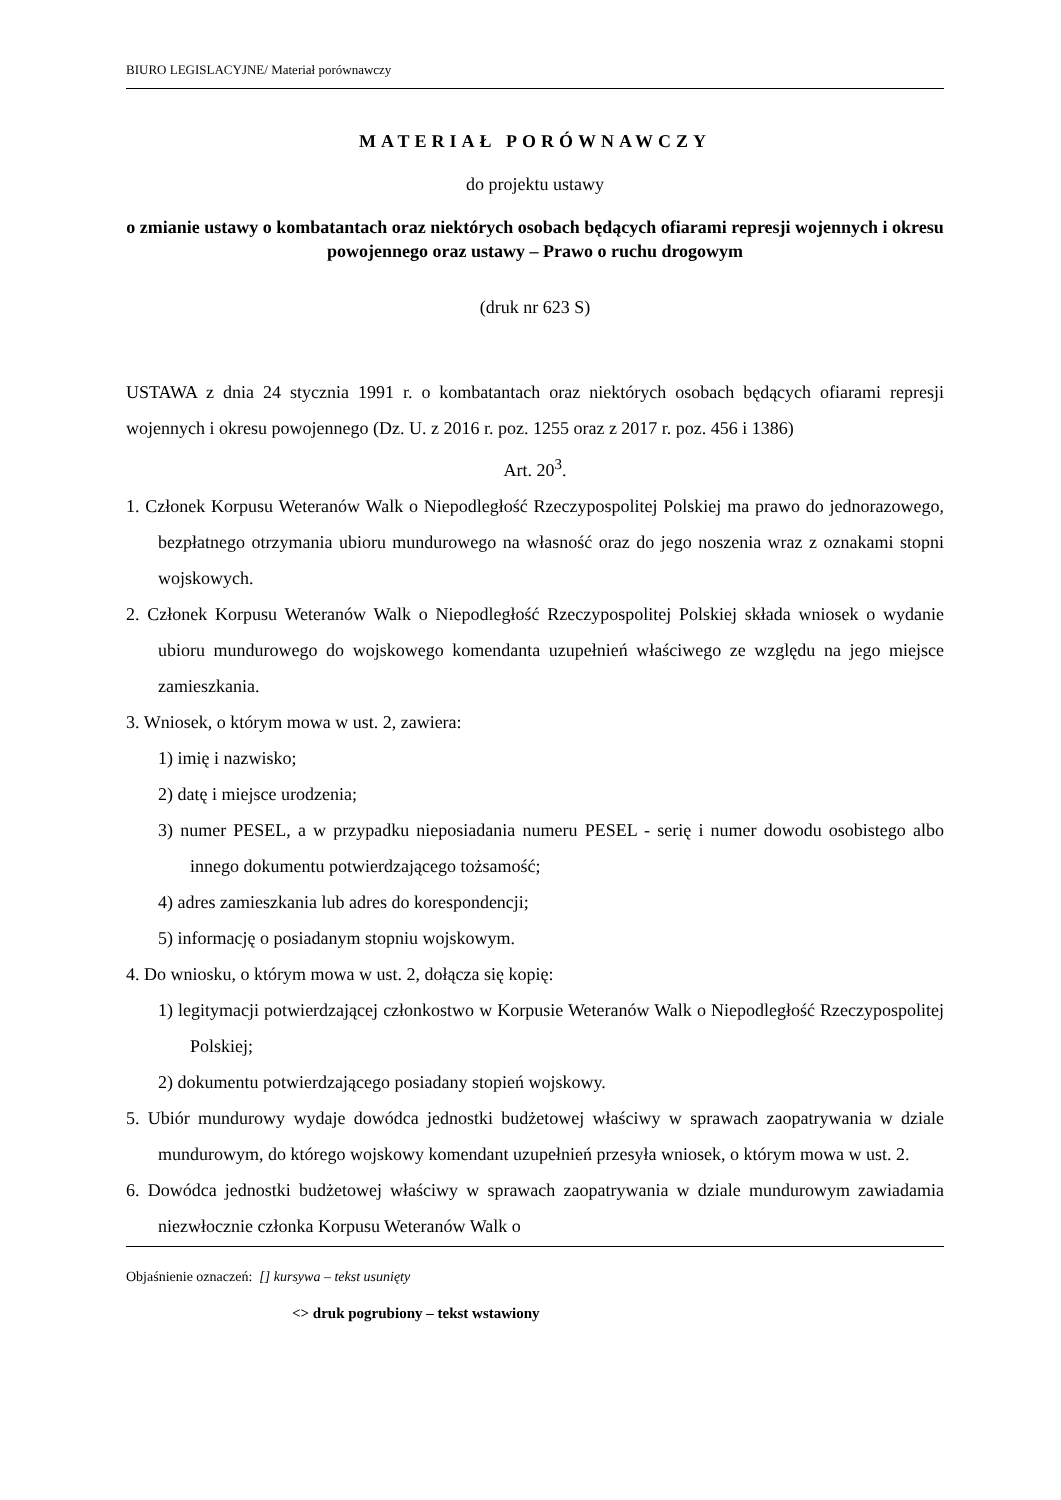BIURO LEGISLACYJNE/ Materiał porównawczy
MATERIAŁ PORÓWNAWCZY
do projektu ustawy
o zmianie ustawy o kombatantach oraz niektórych osobach będących ofiarami represji wojennych i okresu powojennego oraz ustawy – Prawo o ruchu drogowym
(druk nr 623 S)
USTAWA z dnia 24 stycznia 1991 r. o kombatantach oraz niektórych osobach będących ofiarami represji wojennych i okresu powojennego (Dz. U. z 2016 r. poz. 1255 oraz z 2017 r. poz. 456 i 1386)
Art. 20<sup>3</sup>.
1. Członek Korpusu Weteranów Walk o Niepodległość Rzeczypospolitej Polskiej ma prawo do jednorazowego, bezpłatnego otrzymania ubioru mundurowego na własność oraz do jego noszenia wraz z oznakami stopni wojskowych.
2. Członek Korpusu Weteranów Walk o Niepodległość Rzeczypospolitej Polskiej składa wniosek o wydanie ubioru mundurowego do wojskowego komendanta uzupełnień właściwego ze względu na jego miejsce zamieszkania.
3. Wniosek, o którym mowa w ust. 2, zawiera:
1) imię i nazwisko;
2) datę i miejsce urodzenia;
3) numer PESEL, a w przypadku nieposiadania numeru PESEL - serię i numer dowodu osobistego albo innego dokumentu potwierdzającego tożsamość;
4) adres zamieszkania lub adres do korespondencji;
5) informację o posiadanym stopniu wojskowym.
4. Do wniosku, o którym mowa w ust. 2, dołącza się kopię:
1) legitymacji potwierdzającej członkostwo w Korpusie Weteranów Walk o Niepodległość Rzeczypospolitej Polskiej;
2) dokumentu potwierdzającego posiadany stopień wojskowy.
5. Ubiór mundurowy wydaje dowódca jednostki budżetowej właściwy w sprawach zaopatrywania w dziale mundurowym, do którego wojskowy komendant uzupełnień przesyła wniosek, o którym mowa w ust. 2.
6. Dowódca jednostki budżetowej właściwy w sprawach zaopatrywania w dziale mundurowym zawiadamia niezwłocznie członka Korpusu Weteranów Walk o
Objaśnienie oznaczeń: [] kursywa – tekst usunięty
<> druk pogrubiony – tekst wstawiony